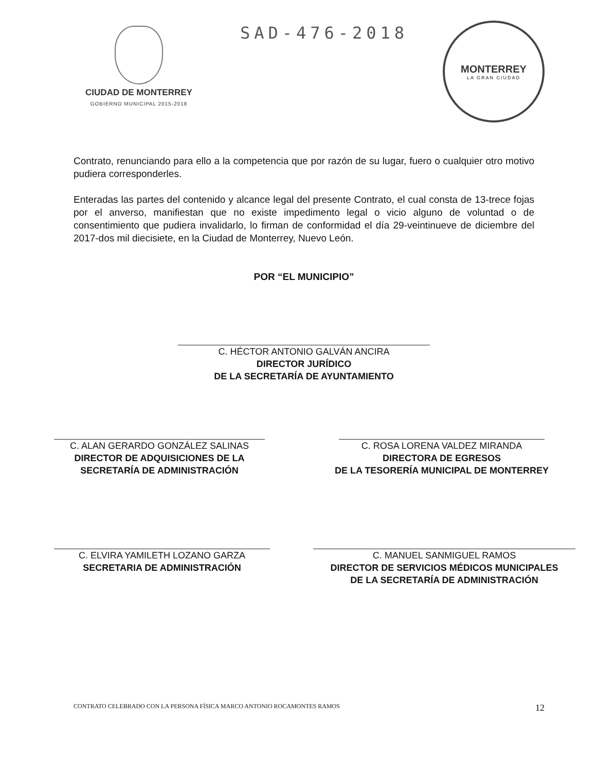CIUDAD DE MONTERREY
GOBIERNO MUNICIPAL 2015-2018
SAD-476-2018
MONTERREY
LA GRAN CIUDAD
Contrato, renunciando para ello a la competencia que por razón de su lugar, fuero o cualquier otro motivo pudiera corresponderles.
Enteradas las partes del contenido y alcance legal del presente Contrato, el cual consta de 13-trece fojas por el anverso, manifiestan que no existe impedimento legal o vicio alguno de voluntad o de consentimiento que pudiera invalidarlo, lo firman de conformidad el día 29-veintinueve de diciembre del 2017-dos mil diecisiete, en la Ciudad de Monterrey, Nuevo León.
POR “EL MUNICIPIO”
C. HÉCTOR ANTONIO GALVÁN ANCIRA
DIRECTOR JURÍDICO
DE LA SECRETARÍA DE AYUNTAMIENTO
C. ALAN GERARDO GONZÁLEZ SALINAS
DIRECTOR DE ADQUISICIONES DE LA
SECRETARÍA DE ADMINISTRACIÓN
C. ROSA LORENA VALDEZ MIRANDA
DIRECTORA DE EGRESOS
DE LA TESORERÍA MUNICIPAL DE MONTERREY
C. ELVIRA YAMILETH LOZANO GARZA
SECRETARIA DE ADMINISTRACIÓN
C. MANUEL SANMIGUEL RAMOS
DIRECTOR DE SERVICIOS MÉDICOS MUNICIPALES
DE LA SECRETARÍA DE ADMINISTRACIÓN
CONTRATO CELEBRADO CON LA PERSONA FÍSICA MARCO ANTONIO ROCAMONTES RAMOS 12